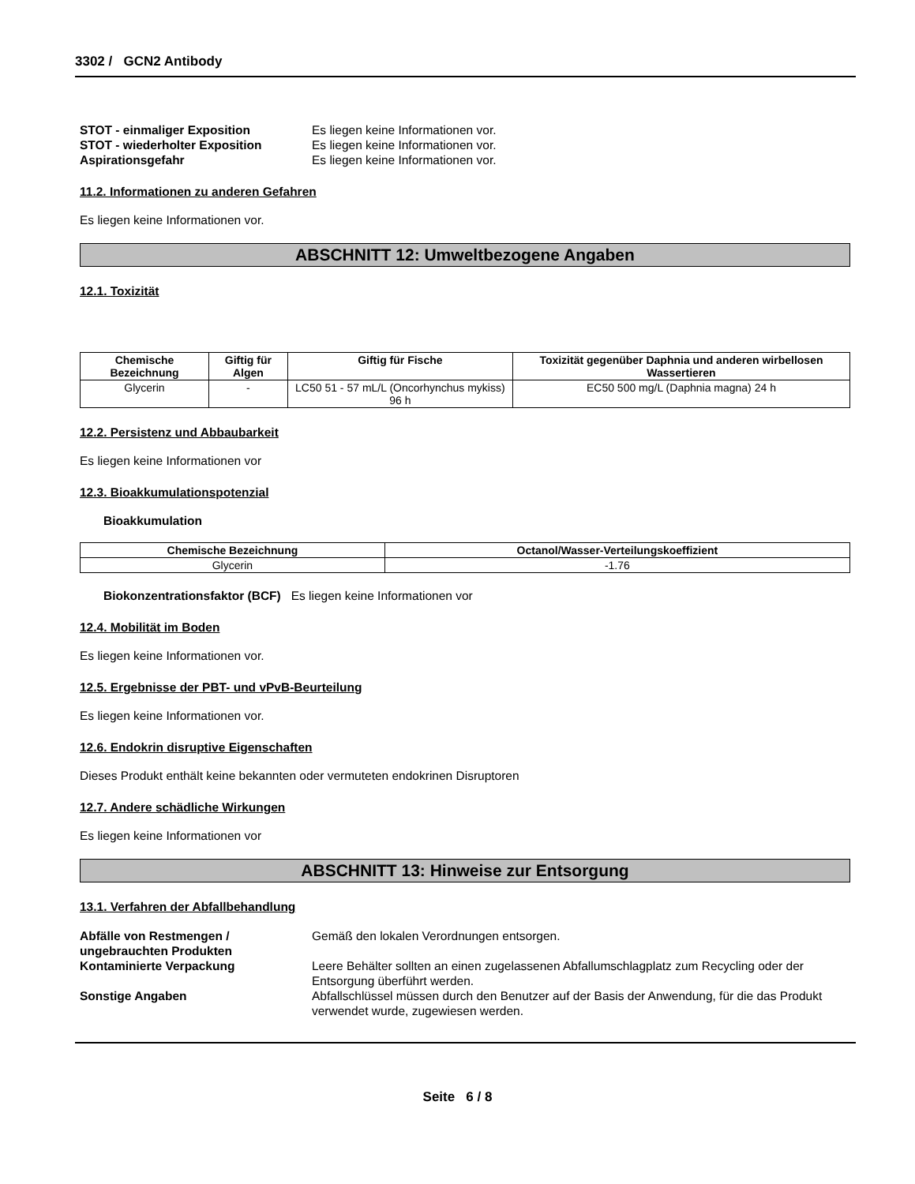3302 / GCN2 Antibody
STOT - einmaliger Exposition Es liegen keine Informationen vor.
STOT - wiederholter Exposition Es liegen keine Informationen vor.
Aspirationsgefahr Es liegen keine Informationen vor.
11.2. Informationen zu anderen Gefahren
Es liegen keine Informationen vor.
ABSCHNITT 12: Umweltbezogene Angaben
12.1. Toxizität
| Chemische Bezeichnung | Giftig für Algen | Giftig für Fische | Toxizität gegenüber Daphnia und anderen wirbellosen Wassertieren |
| --- | --- | --- | --- |
| Glycerin | - | LC50 51 - 57 mL/L (Oncorhynchus mykiss) 96 h | EC50 500 mg/L (Daphnia magna) 24 h |
12.2. Persistenz und Abbaubarkeit
Es liegen keine Informationen vor
12.3. Bioakkumulationspotenzial
Bioakkumulation
| Chemische Bezeichnung | Octanol/Wasser-Verteilungskoeffizient |
| --- | --- |
| Glycerin | -1.76 |
Biokonzentrationsfaktor (BCF) Es liegen keine Informationen vor
12.4. Mobilität im Boden
Es liegen keine Informationen vor.
12.5. Ergebnisse der PBT- und vPvB-Beurteilung
Es liegen keine Informationen vor.
12.6. Endokrin disruptive Eigenschaften
Dieses Produkt enthält keine bekannten oder vermuteten endokrinen Disruptoren
12.7. Andere schädliche Wirkungen
Es liegen keine Informationen vor
ABSCHNITT 13: Hinweise zur Entsorgung
13.1. Verfahren der Abfallbehandlung
Abfälle von Restmengen / ungebrauchten Produkten
Gemäß den lokalen Verordnungen entsorgen.
Kontaminierte Verpackung Leere Behälter sollten an einen zugelassenen Abfallumschlagplatz zum Recycling oder der Entsorgung überführt werden.
Sonstige Angaben Abfallschlüssel müssen durch den Benutzer auf der Basis der Anwendung, für die das Produkt verwendet wurde, zugewiesen werden.
Seite 6 / 8